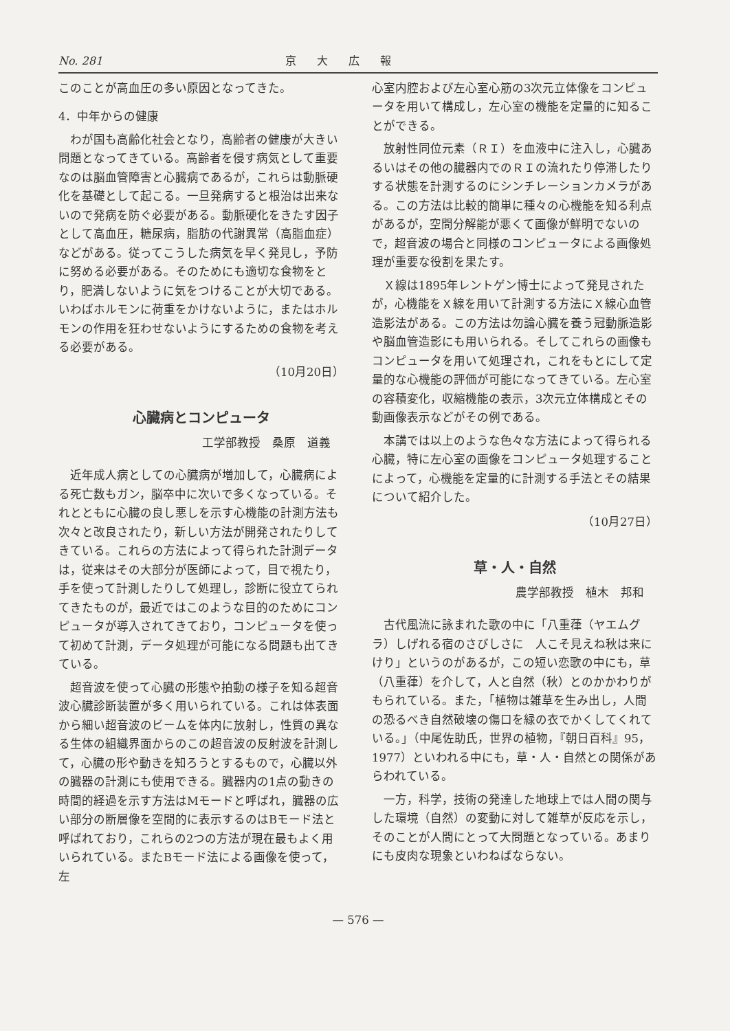No. 281 京大広報
このことが高血圧の多い原因となってきた。
4．中年からの健康
わが国も高齢化社会となり，高齢者の健康が大きい問題となってきている。高齢者を侵す病気として重要なのは脳血管障害と心臓病であるが，これらは動脈硬化を基礎として起こる。一旦発病すると根治は出来ないので発病を防ぐ必要がある。動脈硬化をきたす因子として高血圧，糖尿病，脂肪の代謝異常（高脂血症）などがある。従ってこうした病気を早く発見し，予防に努める必要がある。そのためにも適切な食物をとり，肥満しないように気をつけることが大切である。いわばホルモンに荷重をかけないように，またはホルモンの作用を狂わせないようにするための食物を考える必要がある。
（10月20日）
心臓病とコンピュータ
工学部教授　桑原　道義
近年成人病としての心臓病が増加して，心臓病による死亡数もガン，脳卒中に次いで多くなっている。それとともに心臓の良し悪しを示す心機能の計測方法も次々と改良されたり，新しい方法が開発されたりしてきている。これらの方法によって得られた計測データは，従来はその大部分が医師によって，目で視たり，手を使って計測したりして処理し，診断に役立てられてきたものが，最近ではこのような目的のためにコンピュータが導入されてきており，コンピュータを使って初めて計測，データ処理が可能になる問題も出てきている。
超音波を使って心臓の形態や拍動の様子を知る超音波心臓診断装置が多く用いられている。これは体表面から細い超音波のビームを体内に放射し，性質の異なる生体の組織界面からのこの超音波の反射波を計測して，心臓の形や動きを知ろうとするもので，心臓以外の臓器の計測にも使用できる。臓器内の1点の動きの時間的経過を示す方法はMモードと呼ばれ，臓器の広い部分の断層像を空間的に表示するのはBモード法と呼ばれており，これらの2つの方法が現在最もよく用いられている。またBモード法による画像を使って，左
心室内腔および左心室心筋の3次元立体像をコンピュータを用いて構成し，左心室の機能を定量的に知ることができる。
放射性同位元素（ＲＩ）を血液中に注入し，心臓あるいはその他の臓器内でのＲＩの流れたり停滞したりする状態を計測するのにシンチレーションカメラがある。この方法は比較的簡単に種々の心機能を知る利点があるが，空間分解能が悪くて画像が鮮明でないので，超音波の場合と同様のコンピュータによる画像処理が重要な役割を果たす。
Ｘ線は1895年レントゲン博士によって発見されたが，心機能をＸ線を用いて計測する方法にＸ線心血管造影法がある。この方法は勿論心臓を養う冠動脈造影や脳血管造影にも用いられる。そしてこれらの画像もコンピュータを用いて処理され，これをもとにして定量的な心機能の評価が可能になってきている。左心室の容積変化，収縮機能の表示，3次元立体構成とその動画像表示などがその例である。
本講では以上のような色々な方法によって得られる心臓，特に左心室の画像をコンピュータ処理することによって，心機能を定量的に計測する手法とその結果について紹介した。
（10月27日）
草・人・自然
農学部教授　植木　邦和
古代風流に詠まれた歌の中に「八重葎（ヤエムグラ）しげれる宿のさびしさに　人こそ見えね秋は来にけり」というのがあるが，この短い恋歌の中にも，草（八重葎）を介して，人と自然（秋）とのかかわりがもられている。また，「植物は雑草を生み出し，人間の恐るべき自然破壊の傷口を緑の衣でかくしてくれている。」（中尾佐助氏，世界の植物，『朝日百科』95，1977）といわれる中にも，草・人・自然との関係があらわれている。
一方，科学，技術の発達した地球上では人間の関与した環境（自然）の変動に対して雑草が反応を示し，そのことが人間にとって大問題となっている。あまりにも皮肉な現象といわねばならない。
— 576 —